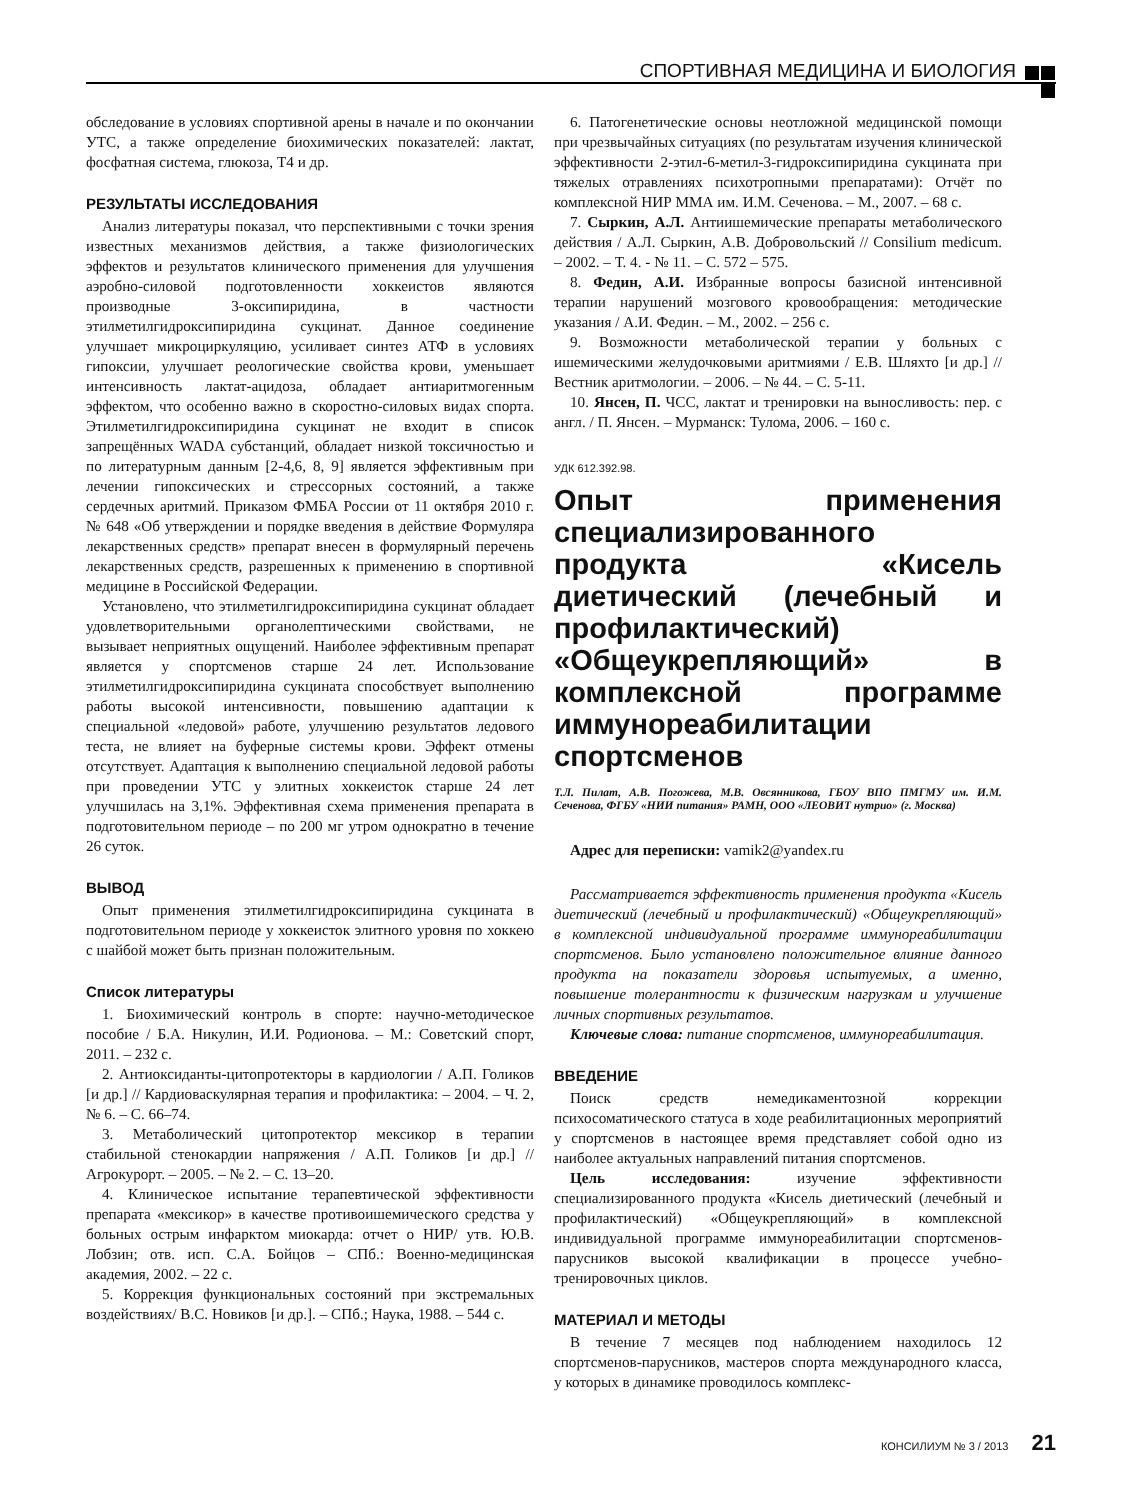СПОРТИВНАЯ МЕДИЦИНА И БИОЛОГИЯ
обследование в условиях спортивной арены в начале и по окончании УТС, а также определение биохимических показателей: лактат, фосфатная система, глюкоза, Т4 и др.
РЕЗУЛЬТАТЫ ИССЛЕДОВАНИЯ
Анализ литературы показал, что перспективными с точки зрения известных механизмов действия, а также физиологических эффектов и результатов клинического применения для улучшения аэробно-силовой подготовленности хоккеистов являются производные 3-оксипиридина, в частности этилметилгидроксипиридина сукцинат. Данное соединение улучшает микроциркуляцию, усиливает синтез АТФ в условиях гипоксии, улучшает реологические свойства крови, уменьшает интенсивность лактат-ацидоза, обладает антиаритмогенным эффектом, что особенно важно в скоростно-силовых видах спорта. Этилметилгидроксипиридина сукцинат не входит в список запрещённых WADA субстанций, обладает низкой токсичностью и по литературным данным [2-4,6, 8, 9] является эффективным при лечении гипоксических и стрессорных состояний, а также сердечных аритмий. Приказом ФМБА России от 11 октября 2010 г. № 648 «Об утверждении и порядке введения в действие Формуляра лекарственных средств» препарат внесен в формулярный перечень лекарственных средств, разрешенных к применению в спортивной медицине в Российской Федерации.
Установлено, что этилметилгидроксипиридина сукцинат обладает удовлетворительными органолептическими свойствами, не вызывает неприятных ощущений. Наиболее эффективным препарат является у спортсменов старше 24 лет. Использование этилметилгидроксипиридина сукцината способствует выполнению работы высокой интенсивности, повышению адаптации к специальной «ледовой» работе, улучшению результатов ледового теста, не влияет на буферные системы крови. Эффект отмены отсутствует. Адаптация к выполнению специальной ледовой работы при проведении УТС у элитных хоккеисток старше 24 лет улучшилась на 3,1%. Эффективная схема применения препарата в подготовительном периоде – по 200 мг утром однократно в течение 26 суток.
ВЫВОД
Опыт применения этилметилгидроксипиридина сукцината в подготовительном периоде у хоккеисток элитного уровня по хоккею с шайбой может быть признан положительным.
Список литературы
1. Биохимический контроль в спорте: научно-методическое пособие / Б.А. Никулин, И.И. Родионова. – М.: Советский спорт, 2011. – 232 с.
2. Антиоксиданты-цитопротекторы в кардиологии / А.П. Голиков [и др.] // Кардиоваскулярная терапия и профилактика: – 2004. – Ч. 2, № 6. – С. 66–74.
3. Метаболический цитопротектор мексикор в терапии стабильной стенокардии напряжения / А.П. Голиков [и др.] // Агрокурорт. – 2005. – № 2. – С. 13–20.
4. Клиническое испытание терапевтической эффективности препарата «мексикор» в качестве противоишемического средства у больных острым инфарктом миокарда: отчет о НИР/ утв. Ю.В. Лобзин; отв. исп. С.А. Бойцов – СПб.: Военно-медицинская академия, 2002. – 22 с.
5. Коррекция функциональных состояний при экстремальных воздействиях/ В.С. Новиков [и др.]. – СПб.; Наука, 1988. – 544 с.
6. Патогенетические основы неотложной медицинской помощи при чрезвычайных ситуациях (по результатам изучения клинической эффективности 2-этил-6-метил-3-гидроксипиридина сукцината при тяжелых отравлениях психотропными препаратами): Отчёт по комплексной НИР ММА им. И.М. Сеченова. – М., 2007. – 68 с.
7. Сыркин, А.Л. Антиишемические препараты метаболического действия / А.Л. Сыркин, А.В. Добровольский // Consilium medicum. – 2002. – Т. 4. - № 11. – С. 572 – 575.
8. Федин, А.И. Избранные вопросы базисной интенсивной терапии нарушений мозгового кровообращения: методические указания / А.И. Федин. – М., 2002. – 256 с.
9. Возможности метаболической терапии у больных с ишемическими желудочковыми аритмиями / Е.В. Шляхто [и др.] // Вестник аритмологии. – 2006. – № 44. – С. 5-11.
10. Янсен, П. ЧСС, лактат и тренировки на выносливость: пер. с англ. / П. Янсен. – Мурманск: Тулома, 2006. – 160 с.
УДК 612.392.98.
Опыт применения специализированного продукта «Кисель диетический (лечебный и профилактический) «Общеукрепляющий» в комплексной программе иммунореабилитации спортсменов
Т.Л. Пилат, А.В. Погожева, М.В. Овсянникова, ГБОУ ВПО ПМГМУ им. И.М. Сеченова, ФГБУ «НИИ питания» РАМН, ООО «ЛЕОВИТ нутрио» (г. Москва)
Адрес для переписки: vamik2@yandex.ru
Рассматривается эффективность применения продукта «Кисель диетический (лечебный и профилактический) «Общеукрепляющий» в комплексной индивидуальной программе иммунореабилитации спортсменов. Было установлено положительное влияние данного продукта на показатели здоровья испытуемых, а именно, повышение толерантности к физическим нагрузкам и улучшение личных спортивных результатов.
Ключевые слова: питание спортсменов, иммунореабилитация.
ВВЕДЕНИЕ
Поиск средств немедикаментозной коррекции психосоматического статуса в ходе реабилитационных мероприятий у спортсменов в настоящее время представляет собой одно из наиболее актуальных направлений питания спортсменов.
Цель исследования: изучение эффективности специализированного продукта «Кисель диетический (лечебный и профилактический) «Общеукрепляющий» в комплексной индивидуальной программе иммунореабилитации спортсменов-парусников высокой квалификации в процессе учебно-тренировочных циклов.
МАТЕРИАЛ И МЕТОДЫ
В течение 7 месяцев под наблюдением находилось 12 спортсменов-парусников, мастеров спорта международного класса, у которых в динамике проводилось комплекс-
КОНСИЛИУМ № 3 / 2013 21